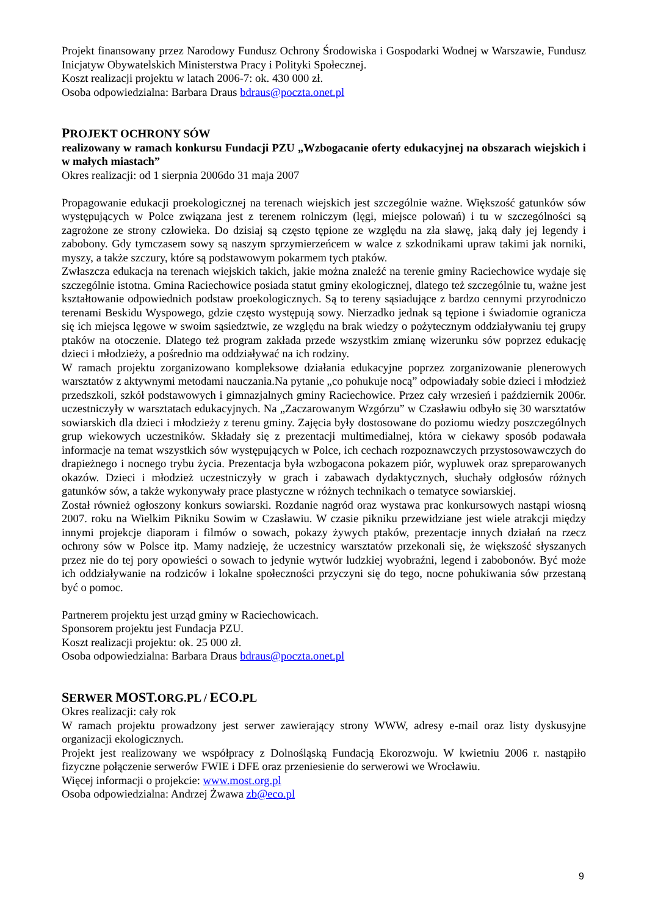Projekt finansowany przez Narodowy Fundusz Ochrony Środowiska i Gospodarki Wodnej w Warszawie, Fundusz Inicjatyw Obywatelskich Ministerstwa Pracy i Polityki Społecznej.
Koszt realizacji projektu w latach 2006-7: ok. 430 000 zł.
Osoba odpowiedzialna: Barbara Draus bdraus@poczta.onet.pl
PROJEKT OCHRONY SÓW
realizowany w ramach konkursu Fundacji PZU „Wzbogacanie oferty edukacyjnej na obszarach wiejskich i w małych miastach”
Okres realizacji: od 1 sierpnia 2006do 31 maja 2007
Propagowanie edukacji proekologicznej na terenach wiejskich jest szczególnie ważne. Większość gatunków sów występujących w Polce związana jest z terenem rolniczym (lęgi, miejsce polowań) i tu w szczególności są zagrożone ze strony człowieka. Do dzisiaj są często tępione ze względu na zła sławę, jaką dały jej legendy i zabobony. Gdy tymczasem sowy są naszym sprzymierzeńcem w walce z szkodnikami upraw takimi jak norniki, myszy, a także szczury, które są podstawowym pokarmem tych ptaków.
Zwłaszcza edukacja na terenach wiejskich takich, jakie można znaleźć na terenie gminy Raciechowice wydaje się szczególnie istotna. Gmina Raciechowice posiada statut gminy ekologicznej, dlatego też szczególnie tu, ważne jest kształtowanie odpowiednich podstaw proekologicznych. Są to tereny sąsiadujące z bardzo cennymi przyrodniczo terenami Beskidu Wyspowego, gdzie często występują sowy. Nierzadko jednak są tępione i świadomie ogranicza się ich miejsca lęgowe w swoim sąsiedztwie, ze względu na brak wiedzy o pożytecznym oddziaływaniu tej grupy ptaków na otoczenie. Dlatego też program zakłada przede wszystkim zmianę wizerunku sów poprzez edukację dzieci i młodzieży, a pośrednio ma oddziaływać na ich rodziny.
W ramach projektu zorganizowano kompleksowe działania edukacyjne poprzez zorganizowanie plenerowych warsztatów z aktywnymi metodami nauczania.Na pytanie „co pohukuje nocą” odpowiadały sobie dzieci i młodzież przedszkoli, szkół podstawowych i gimnazjalnych gminy Raciechowice. Przez cały wrzesień i październik 2006r. uczestniczyły w warsztatach edukacyjnych. Na „Zaczarowanym Wzgórzu” w Czasławiu odbyło się 30 warsztatów sowiarskich dla dzieci i młodzieży z terenu gminy. Zajęcia były dostosowane do poziomu wiedzy poszczególnych grup wiekowych uczestników. Składały się z prezentacji multimedialnej, która w ciekawy sposób podawała informacje na temat wszystkich sów występujących w Polce, ich cechach rozpoznawczych przystosowawczych do drapieżnego i nocnego trybu życia. Prezentacja była wzbogacona pokazem piór, wypluwek oraz spreparowanych okazów. Dzieci i młodzież uczestniczyły w grach i zabawach dydaktycznych, słuchały odgłosów różnych gatunków sów, a także wykonywały prace plastyczne w różnych technikach o tematyce sowiarskiej.
Został również ogłoszony konkurs sowiarski. Rozdanie nagród oraz wystawa prac konkursowych nastąpi wiosną 2007. roku na Wielkim Pikniku Sowim w Czasławiu. W czasie pikniku przewidziane jest wiele atrakcji między innymi projekcje diaporam i filmów o sowach, pokazy żywych ptaków, prezentacje innych działań na rzecz ochrony sów w Polsce itp. Mamy nadzieję, że uczestnicy warsztatów przekonali się, że większość słyszanych przez nie do tej pory opowieści o sowach to jedynie wytwór ludzkiej wyobraźni, legend i zabobonów. Być może ich oddziaływanie na rodziców i lokalne społeczności przyczyni się do tego, nocne pohukiwania sów przestaną być o pomoc.
Partnerem projektu jest urząd gminy w Raciechowicach.
Sponsorem projektu jest Fundacja PZU.
Koszt realizacji projektu: ok. 25 000 zł.
Osoba odpowiedzialna: Barbara Draus bdraus@poczta.onet.pl
SERWER MOST. ORG.PL / ECO. PL
Okres realizacji: cały rok
W ramach projektu prowadzony jest serwer zawierający strony WWW, adresy e-mail oraz listy dyskusyjne organizacji ekologicznych.
Projekt jest realizowany we współpracy z Dolnośląską Fundacją Ekorozwoju. W kwietniu 2006 r. nastąpiło fizyczne połączenie serwerów FWIE i DFE oraz przeniesienie do serwerowi we Wrocławiu.
Więcej informacji o projekcie: www.most.org.pl
Osoba odpowiedzialna: Andrzej Żwawa zb@eco.pl
9